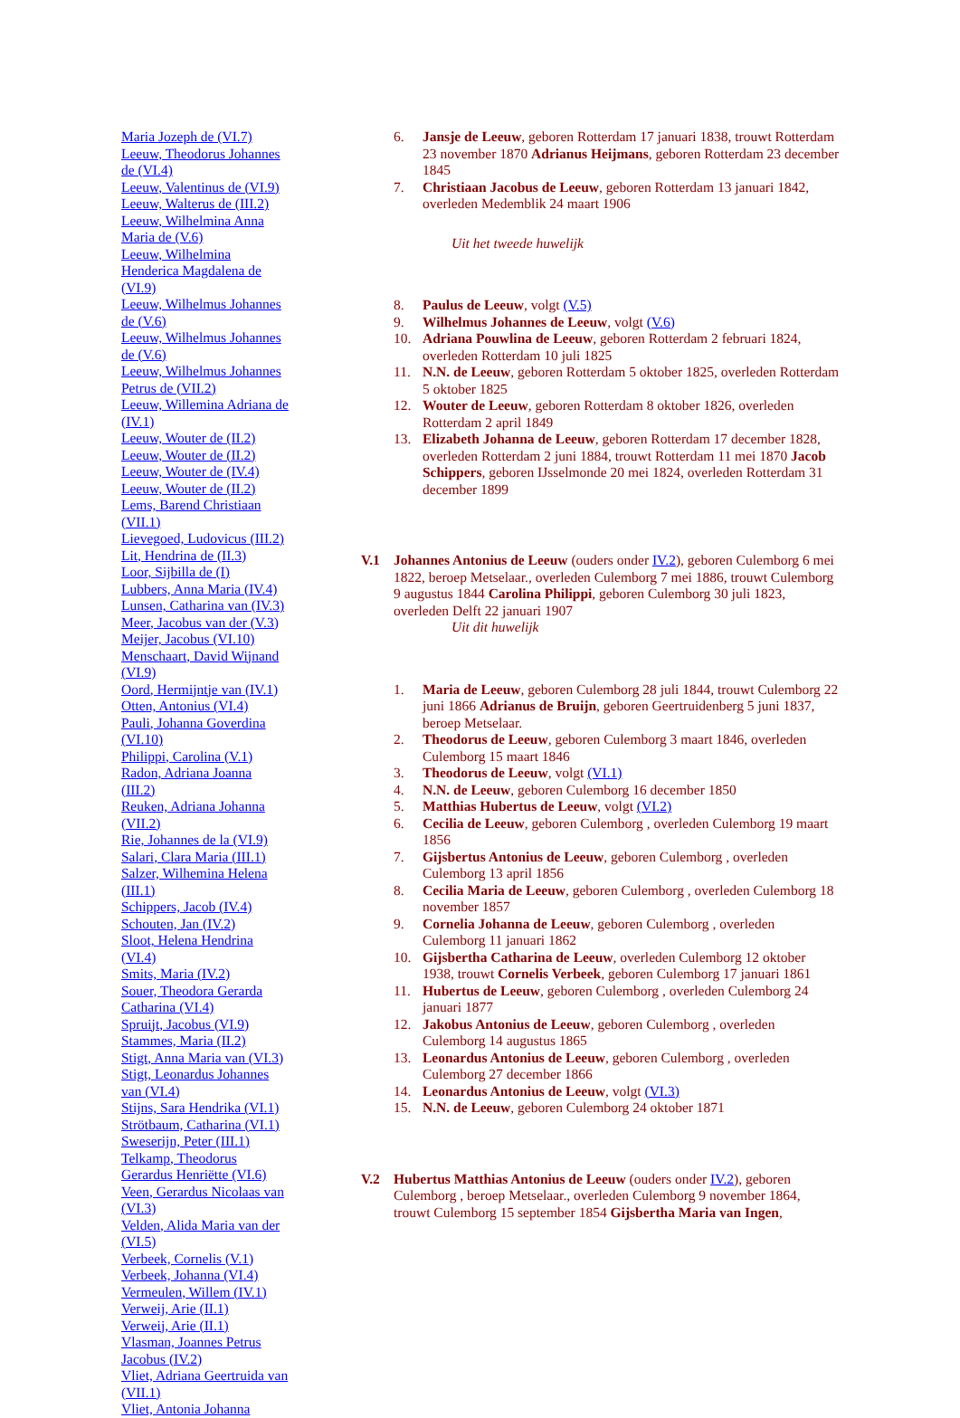Maria Jozeph de (VI.7)
Leeuw, Theodorus Johannes de (VI.4)
Leeuw, Valentinus de (VI.9)
Leeuw, Walterus de (III.2)
Leeuw, Wilhelmina Anna Maria de (V.6)
Leeuw, Wilhelmina Henderica Magdalena de (VI.9)
Leeuw, Wilhelmus Johannes de (V.6)
Leeuw, Wilhelmus Johannes de (V.6)
Leeuw, Wilhelmus Johannes Petrus de (VII.2)
Leeuw, Willemina Adriana de (IV.1)
Leeuw, Wouter de (II.2)
Leeuw, Wouter de (II.2)
Leeuw, Wouter de (IV.4)
Leeuw, Wouter de (II.2)
Lems, Barend Christiaan (VII.1)
Lievegoed, Ludovicus (III.2)
Lit, Hendrina de (II.3)
Loor, Sijbilla de (I)
Lubbers, Anna Maria (IV.4)
Lunsen, Catharina van (IV.3)
Meer, Jacobus van der (V.3)
Meijer, Jacobus (VI.10)
Menschaart, David Wijnand (VI.9)
Oord, Hermijntje van (IV.1)
Otten, Antonius (VI.4)
Pauli, Johanna Goverdina (VI.10)
Philippi, Carolina (V.1)
Radon, Adriana Joanna (III.2)
Reuken, Adriana Johanna (VII.2)
Rie, Johannes de la (VI.9)
Salari, Clara Maria (III.1)
Salzer, Wilhemina Helena (III.1)
Schippers, Jacob (IV.4)
Schouten, Jan (IV.2)
Sloot, Helena Hendrina (VI.4)
Smits, Maria (IV.2)
Souer, Theodora Gerarda Catharina (VI.4)
Spruijt, Jacobus (VI.9)
Stammes, Maria (II.2)
Stigt, Anna Maria van (VI.3)
Stigt, Leonardus Johannes van (VI.4)
Stijns, Sara Hendrika (VI.1)
Strötbaum, Catharina (VI.1)
Sweserijn, Peter (III.1)
Telkamp, Theodorus Gerardus Henriëtte (VI.6)
Veen, Gerardus Nicolaas van (VI.3)
Velden, Alida Maria van der (VI.5)
Verbeek, Cornelis (V.1)
Verbeek, Johanna (VI.4)
Vermeulen, Willem (IV.1)
Verweij, Arie (II.1)
Verweij, Arie (II.1)
Vlasman, Joannes Petrus Jacobus (IV.2)
Vliet, Adriana Geertruida van (VII.1)
Vliet, Antonia Johanna
6. Jansje de Leeuw, geboren Rotterdam 17 januari 1838, trouwt Rotterdam 23 november 1870 Adrianus Heijmans, geboren Rotterdam 23 december 1845
7. Christiaan Jacobus de Leeuw, geboren Rotterdam 13 januari 1842, overleden Medemblik 24 maart 1906
Uit het tweede huwelijk
8. Paulus de Leeuw, volgt (V.5)
9. Wilhelmus Johannes de Leeuw, volgt (V.6)
10. Adriana Pouwlina de Leeuw, geboren Rotterdam 2 februari 1824, overleden Rotterdam 10 juli 1825
11. N.N. de Leeuw, geboren Rotterdam 5 oktober 1825, overleden Rotterdam 5 oktober 1825
12. Wouter de Leeuw, geboren Rotterdam 8 oktober 1826, overleden Rotterdam 2 april 1849
13. Elizabeth Johanna de Leeuw, geboren Rotterdam 17 december 1828, overleden Rotterdam 2 juni 1884, trouwt Rotterdam 11 mei 1870 Jacob Schippers, geboren IJsselmonde 20 mei 1824, overleden Rotterdam 31 december 1899
V.1 Johannes Antonius de Leeuw (ouders onder IV.2), geboren Culemborg 6 mei 1822, beroep Metselaar., overleden Culemborg 7 mei 1886, trouwt Culemborg 9 augustus 1844 Carolina Philippi, geboren Culemborg 30 juli 1823, overleden Delft 22 januari 1907
Uit dit huwelijk
1. Maria de Leeuw, geboren Culemborg 28 juli 1844, trouwt Culemborg 22 juni 1866 Adrianus de Bruijn, geboren Geertruidenberg 5 juni 1837, beroep Metselaar.
2. Theodorus de Leeuw, geboren Culemborg 3 maart 1846, overleden Culemborg 15 maart 1846
3. Theodorus de Leeuw, volgt (VI.1)
4. N.N. de Leeuw, geboren Culemborg 16 december 1850
5. Matthias Hubertus de Leeuw, volgt (VI.2)
6. Cecilia de Leeuw, geboren Culemborg , overleden Culemborg 19 maart 1856
7. Gijsbertus Antonius de Leeuw, geboren Culemborg , overleden Culemborg 13 april 1856
8. Cecilia Maria de Leeuw, geboren Culemborg , overleden Culemborg 18 november 1857
9. Cornelia Johanna de Leeuw, geboren Culemborg , overleden Culemborg 11 januari 1862
10. Gijsbertha Catharina de Leeuw, overleden Culemborg 12 oktober 1938, trouwt Cornelis Verbeek, geboren Culemborg 17 januari 1861
11. Hubertus de Leeuw, geboren Culemborg , overleden Culemborg 24 januari 1877
12. Jakobus Antonius de Leeuw, geboren Culemborg , overleden Culemborg 14 augustus 1865
13. Leonardus Antonius de Leeuw, geboren Culemborg , overleden Culemborg 27 december 1866
14. Leonardus Antonius de Leeuw, volgt (VI.3)
15. N.N. de Leeuw, geboren Culemborg 24 oktober 1871
V.2 Hubertus Matthias Antonius de Leeuw (ouders onder IV.2), geboren Culemborg , beroep Metselaar., overleden Culemborg 9 november 1864, trouwt Culemborg 15 september 1854 Gijsbertha Maria van Ingen,